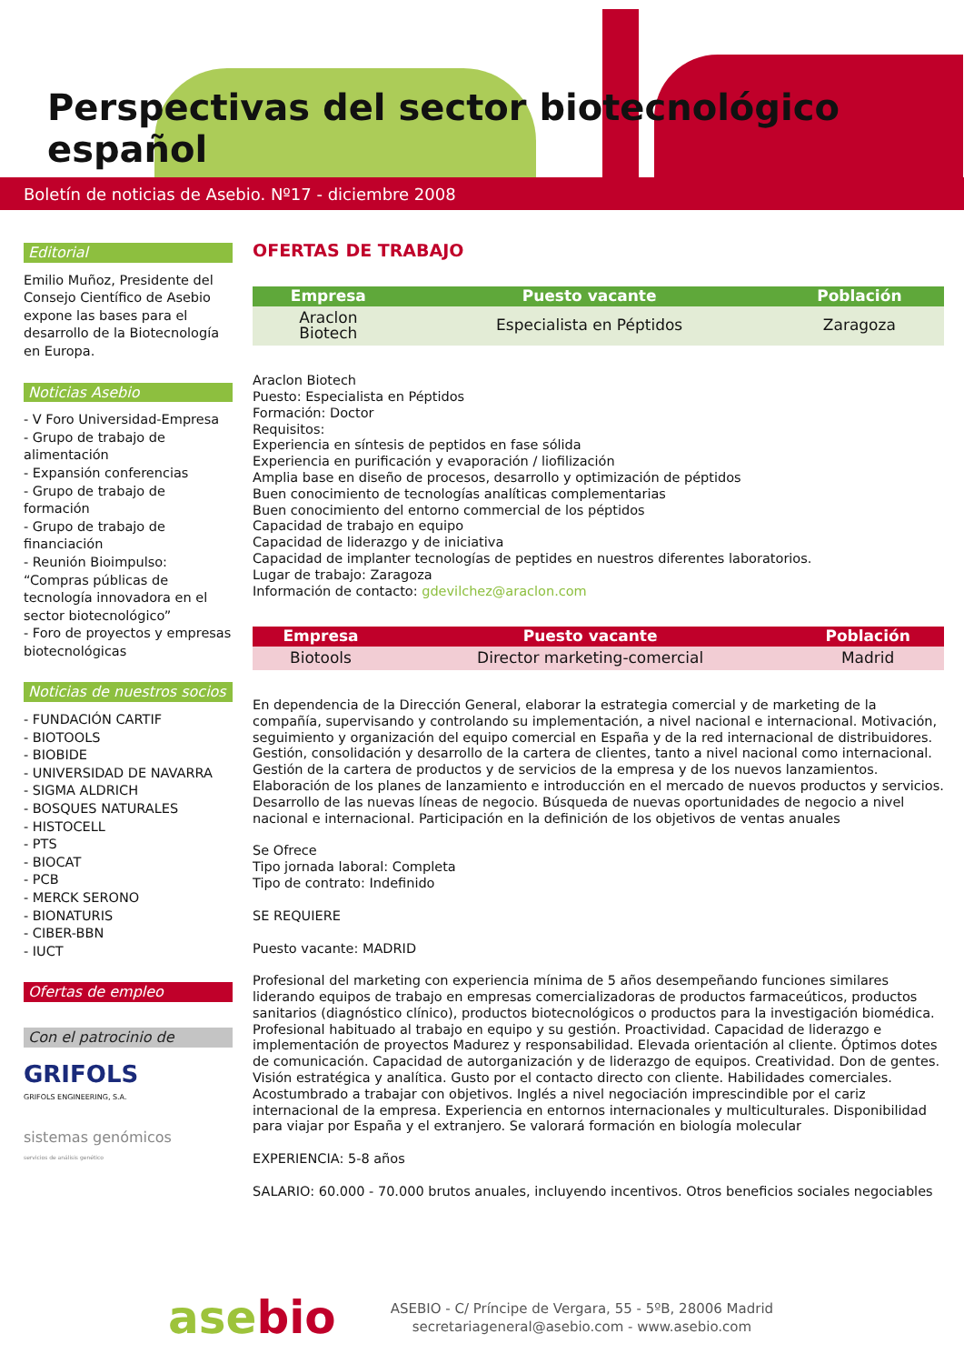Perspectivas del sector biotecnológico español
Boletín de noticias de Asebio. Nº17 - diciembre 2008
Editorial
Emilio Muñoz, Presidente del Consejo Científico de Asebio expone las bases para el desarrollo de la Biotecnología en Europa.
Noticias Asebio
- V Foro Universidad-Empresa
- Grupo de trabajo de alimentación
- Expansión conferencias
- Grupo de trabajo de formación
- Grupo de trabajo de financiación
- Reunión Bioimpulso: “Compras públicas de tecnología innovadora en el sector biotecnológico”
- Foro de proyectos y empresas biotecnológicas
Noticias de nuestros socios
- FUNDACIÓN CARTIF
- BIOTOOLS
- BIOBIDE
- UNIVERSIDAD DE NAVARRA
- SIGMA ALDRICH
- BOSQUES NATURALES
- HISTOCELL
- PTS
- BIOCAT
- PCB
- MERCK SERONO
- BIONATURIS
- CIBER-BBN
- IUCT
Ofertas de empleo
Con el patrocinio de
GRIFOLS
GRIFOLS ENGINEERING, S.A.
sistemas genómicos
servicios de análisis genético
OFERTAS DE TRABAJO
| Empresa | Puesto vacante | Población |
| --- | --- | --- |
| Araclon Biotech | Especialista en Péptidos | Zaragoza |
Araclon Biotech
Puesto: Especialista en Péptidos
Formación: Doctor
Requisitos:
Experiencia en síntesis de peptidos en fase sólida
Experiencia en purificación y evaporación / liofilización
Amplia base en diseño de procesos, desarrollo y optimización de péptidos
Buen conocimiento de tecnologías analíticas complementarias
Buen conocimiento del entorno commercial de los péptidos
Capacidad de trabajo en equipo
Capacidad de liderazgo y de iniciativa
Capacidad de implanter tecnologías de peptides en nuestros diferentes laboratorios.
Lugar de trabajo: Zaragoza
Información de contacto: gdevilchez@araclon.com
| Empresa | Puesto vacante | Población |
| --- | --- | --- |
| Biotools | Director marketing-comercial | Madrid |
En dependencia de la Dirección General, elaborar la estrategia comercial y de marketing de la compañía, supervisando y controlando su implementación, a nivel nacional e internacional. Motivación, seguimiento y organización del equipo comercial en España y de la red internacional de distribuidores. Gestión, consolidación y desarrollo de la cartera de clientes, tanto a nivel nacional como internacional. Gestión de la cartera de productos y de servicios de la empresa y de los nuevos lanzamientos. Elaboración de los planes de lanzamiento e introducción en el mercado de nuevos productos y servicios. Desarrollo de las nuevas líneas de negocio. Búsqueda de nuevas oportunidades de negocio a nivel nacional e internacional. Participación en la definición de los objetivos de ventas anuales
Se Ofrece
Tipo jornada laboral: Completa
Tipo de contrato: Indefinido
SE REQUIERE
Puesto vacante: MADRID
Profesional del marketing con experiencia mínima de 5 años desempeñando funciones similares liderando equipos de trabajo en empresas comercializadoras de productos farmaceúticos, productos sanitarios (diagnóstico clínico), productos biotecnológicos o productos para la investigación biomédica. Profesional habituado al trabajo en equipo y su gestión. Proactividad. Capacidad de liderazgo e implementación de proyectos Madurez y responsabilidad. Elevada orientación al cliente. Óptimos dotes de comunicación. Capacidad de autorganización y de liderazgo de equipos. Creatividad. Don de gentes. Visión estratégica y analítica. Gusto por el contacto directo con cliente. Habilidades comerciales. Acostumbrado a trabajar con objetivos. Inglés a nivel negociación imprescindible por el cariz internacional de la empresa. Experiencia en entornos internacionales y multiculturales. Disponibilidad para viajar por España y el extranjero. Se valorará formación en biología molecular
EXPERIENCIA: 5-8 años
SALARIO: 60.000 - 70.000 brutos anuales, incluyendo incentivos. Otros beneficios sociales negociables
asebio
ASEBIO - C/ Príncipe de Vergara, 55 - 5ºB, 28006 Madrid
secretariageneral@asebio.com - www.asebio.com